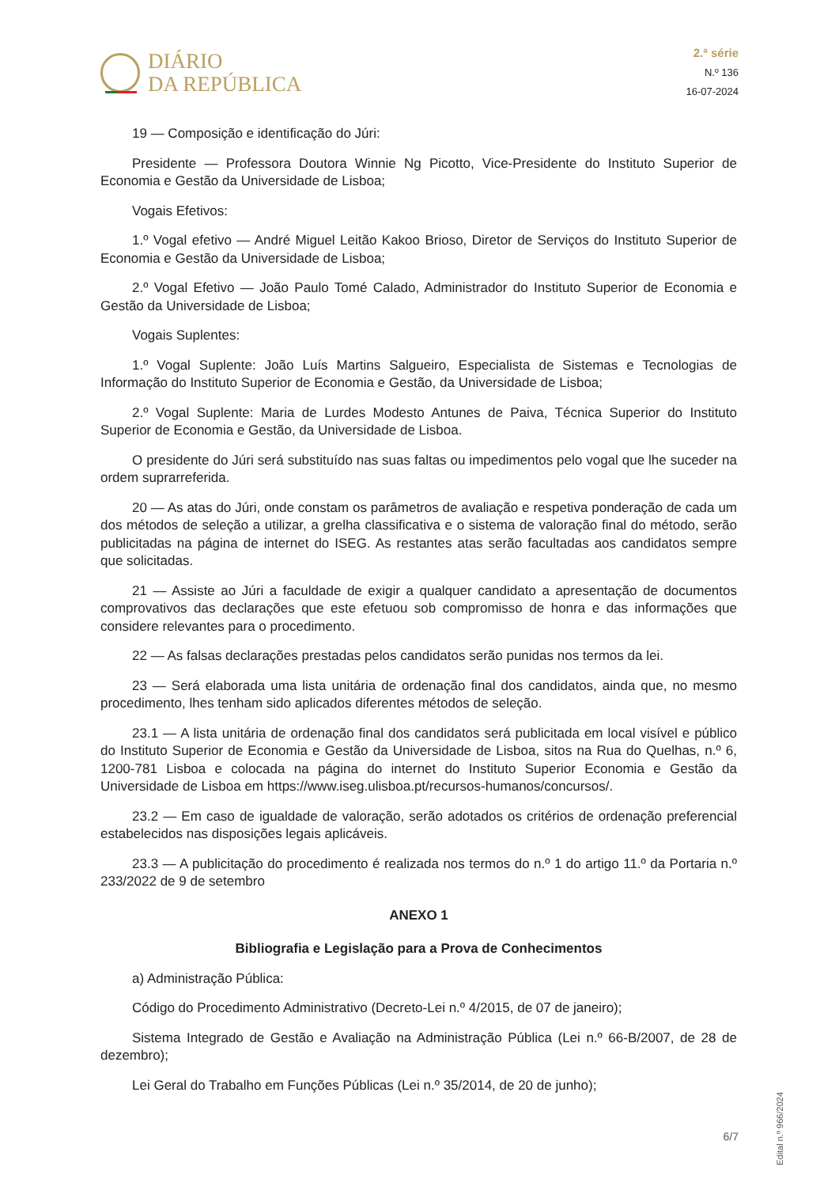DIÁRIO
DA REPÚBLICA
2.ª série
N.º 136
16-07-2024
19 — Composição e identificação do Júri:
Presidente — Professora Doutora Winnie Ng Picotto, Vice-Presidente do Instituto Superior de Economia e Gestão da Universidade de Lisboa;
Vogais Efetivos:
1.º Vogal efetivo — André Miguel Leitão Kakoo Brioso, Diretor de Serviços do Instituto Superior de Economia e Gestão da Universidade de Lisboa;
2.º Vogal Efetivo — João Paulo Tomé Calado, Administrador do Instituto Superior de Economia e Gestão da Universidade de Lisboa;
Vogais Suplentes:
1.º Vogal Suplente: João Luís Martins Salgueiro, Especialista de Sistemas e Tecnologias de Informação do Instituto Superior de Economia e Gestão, da Universidade de Lisboa;
2.º Vogal Suplente: Maria de Lurdes Modesto Antunes de Paiva, Técnica Superior do Instituto Superior de Economia e Gestão, da Universidade de Lisboa.
O presidente do Júri será substituído nas suas faltas ou impedimentos pelo vogal que lhe suceder na ordem suprarreferida.
20 — As atas do Júri, onde constam os parâmetros de avaliação e respetiva ponderação de cada um dos métodos de seleção a utilizar, a grelha classificativa e o sistema de valoração final do método, serão publicitadas na página de internet do ISEG. As restantes atas serão facultadas aos candidatos sempre que solicitadas.
21 — Assiste ao Júri a faculdade de exigir a qualquer candidato a apresentação de documentos comprovativos das declarações que este efetuou sob compromisso de honra e das informações que considere relevantes para o procedimento.
22 — As falsas declarações prestadas pelos candidatos serão punidas nos termos da lei.
23 — Será elaborada uma lista unitária de ordenação final dos candidatos, ainda que, no mesmo procedimento, lhes tenham sido aplicados diferentes métodos de seleção.
23.1 — A lista unitária de ordenação final dos candidatos será publicitada em local visível e público do Instituto Superior de Economia e Gestão da Universidade de Lisboa, sitos na Rua do Quelhas, n.º 6, 1200-781 Lisboa e colocada na página do internet do Instituto Superior Economia e Gestão da Universidade de Lisboa em https://www.iseg.ulisboa.pt/recursos-humanos/concursos/.
23.2 — Em caso de igualdade de valoração, serão adotados os critérios de ordenação preferencial estabelecidos nas disposições legais aplicáveis.
23.3 — A publicitação do procedimento é realizada nos termos do n.º 1 do artigo 11.º da Portaria n.º 233/2022 de 9 de setembro
ANEXO 1
Bibliografia e Legislação para a Prova de Conhecimentos
a) Administração Pública:
Código do Procedimento Administrativo (Decreto-Lei n.º 4/2015, de 07 de janeiro);
Sistema Integrado de Gestão e Avaliação na Administração Pública (Lei n.º 66-B/2007, de 28 de dezembro);
Lei Geral do Trabalho em Funções Públicas (Lei n.º 35/2014, de 20 de junho);
Edital n.º 966/2024
6/7